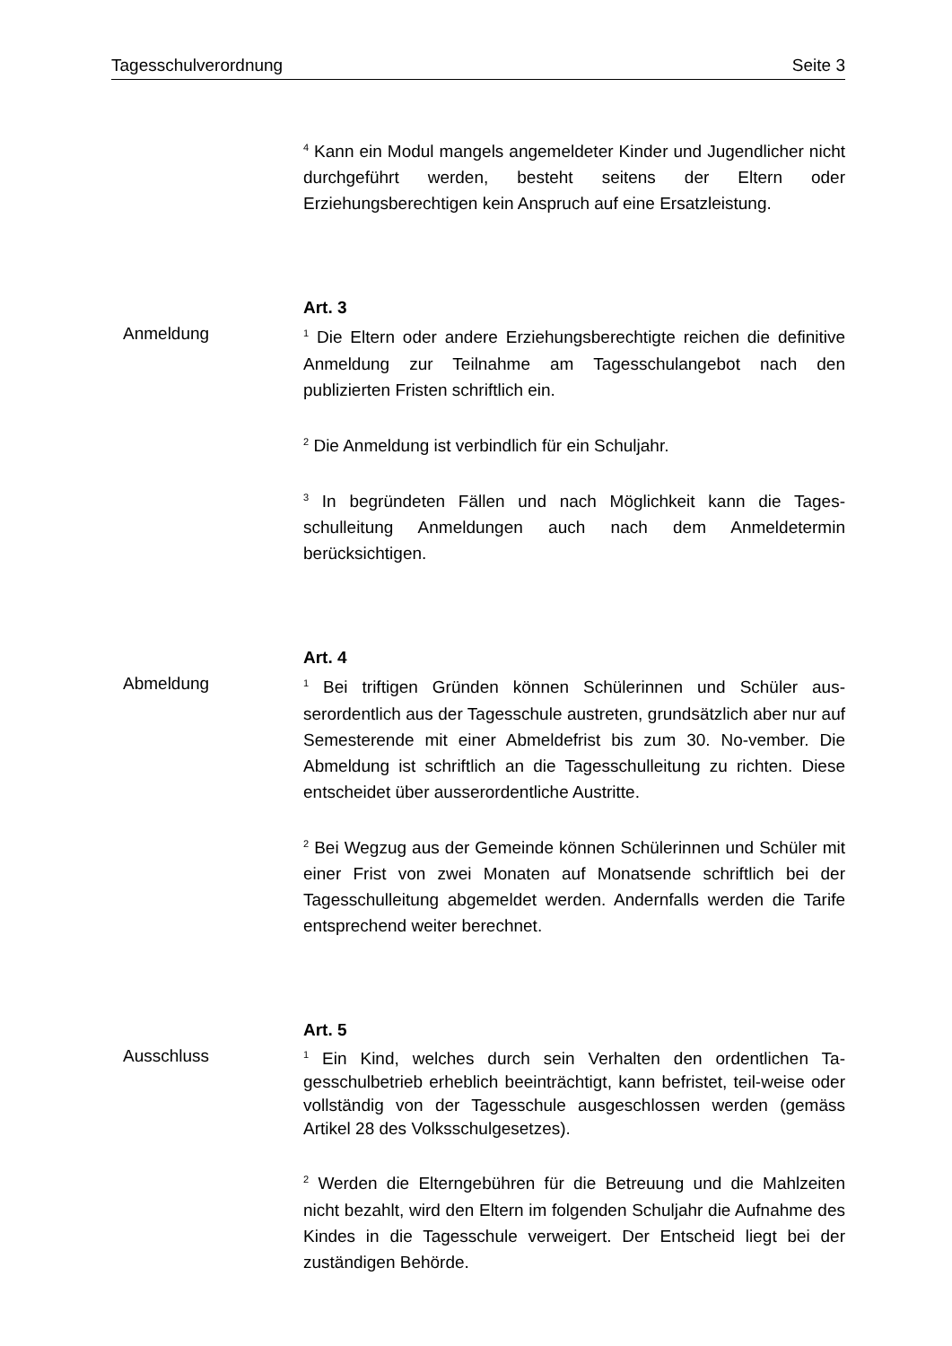Tagesschulverordnung Seite 3
<sup>4</sup> Kann ein Modul mangels angemeldeter Kinder und Jugendlicher nicht durchgeführt werden, besteht seitens der Eltern oder Erziehungsberechtigen kein Anspruch auf eine Ersatzleistung.
Art. 3
Anmeldung
<sup>1</sup> Die Eltern oder andere Erziehungsberechtigte reichen die definitive Anmeldung zur Teilnahme am Tagesschulangebot nach den publizierten Fristen schriftlich ein.
<sup>2</sup> Die Anmeldung ist verbindlich für ein Schuljahr.
<sup>3</sup> In begründeten Fällen und nach Möglichkeit kann die Tages-schulleitung Anmeldungen auch nach dem Anmeldetermin berücksichtigen.
Art. 4
Abmeldung
<sup>1</sup> Bei triftigen Gründen können Schülerinnen und Schüler aus-serordentlich aus der Tagesschule austreten, grundsätzlich aber nur auf Semesterende mit einer Abmeldefrist bis zum 30. No-vember. Die Abmeldung ist schriftlich an die Tagesschulleitung zu richten. Diese entscheidet über ausserordentliche Austritte.
<sup>2</sup> Bei Wegzug aus der Gemeinde können Schülerinnen und Schüler mit einer Frist von zwei Monaten auf Monatsende schriftlich bei der Tagesschulleitung abgemeldet werden. Andernfalls werden die Tarife entsprechend weiter berechnet.
Art. 5
Ausschluss
<sup>1</sup> Ein Kind, welches durch sein Verhalten den ordentlichen Ta-gesschulbetrieb erheblich beeinträchtigt, kann befristet, teil-weise oder vollständig von der Tagesschule ausgeschlossen werden (gemäss Artikel 28 des Volksschulgesetzes).
<sup>2</sup> Werden die Elterngebühren für die Betreuung und die Mahlzeiten nicht bezahlt, wird den Eltern im folgenden Schuljahr die Aufnahme des Kindes in die Tagesschule verweigert. Der Entscheid liegt bei der zuständigen Behörde.